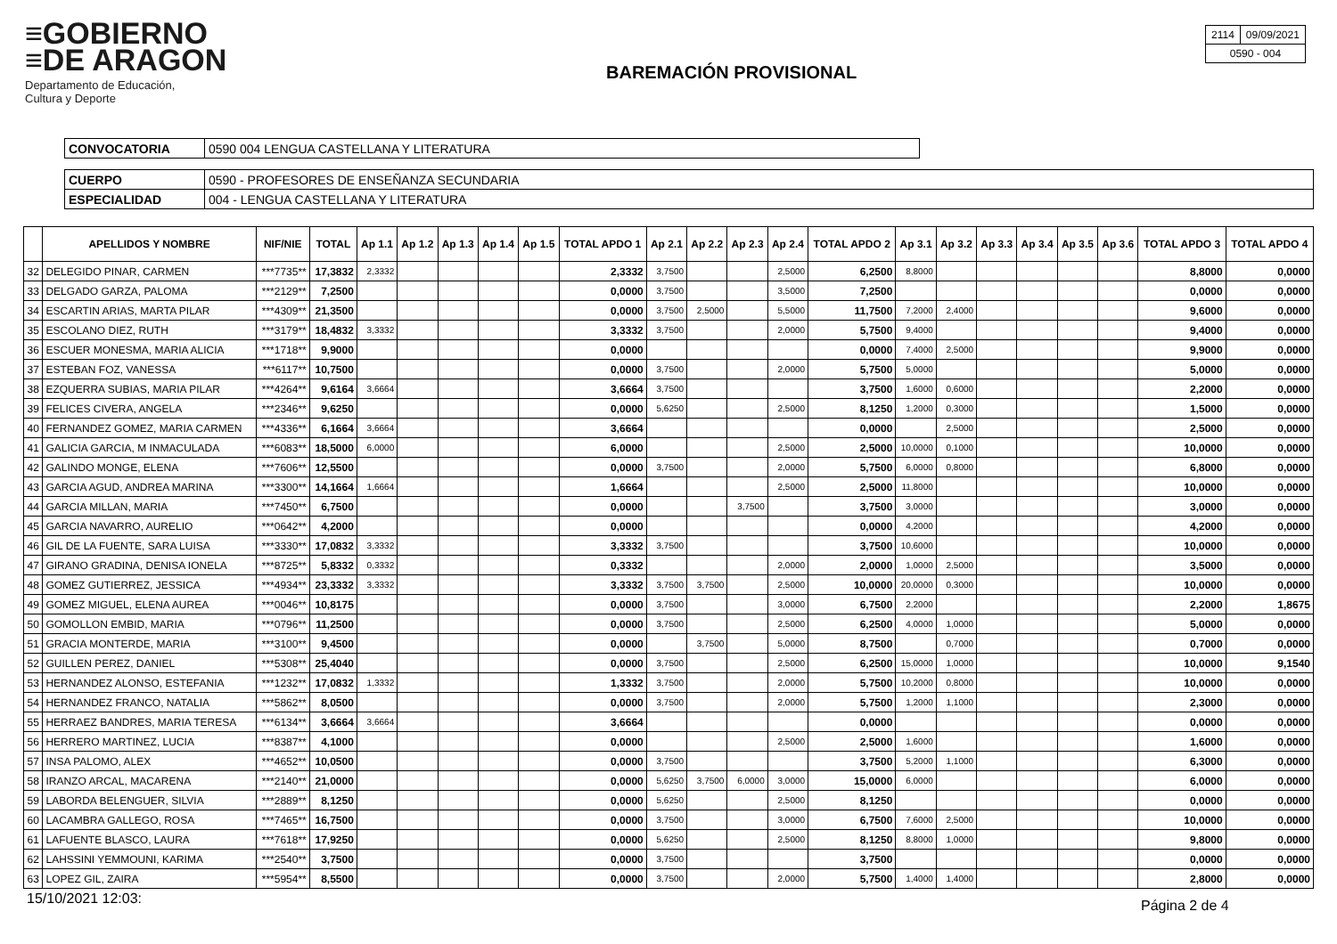≡GOBIERNO
≡DE ARAGON
Departamento de Educación,
Cultura y Deporte
BAREMACIÓN PROVISIONAL
| 2114 | 09/09/2021 |
| 0590 - 004 | |
| CONVOCATORIA | 0590 004 LENGUA CASTELLANA Y LITERATURA |
| CUERPO | 0590 - PROFESORES DE ENSEÑANZA SECUNDARIA |
| ESPECIALIDAD | 004 - LENGUA CASTELLANA Y LITERATURA |
| | APELLIDOS Y NOMBRE | NIF/NIE | TOTAL | Ap 1.1 | Ap 1.2 | Ap 1.3 | Ap 1.4 | Ap 1.5 | TOTAL APDO 1 | Ap 2.1 | Ap 2.2 | Ap 2.3 | Ap 2.4 | TOTAL APDO 2 | Ap 3.1 | Ap 3.2 | Ap 3.3 | Ap 3.4 | Ap 3.5 | Ap 3.6 | TOTAL APDO 3 | TOTAL APDO 4 |
| --- | --- | --- | --- | --- | --- | --- | --- | --- | --- | --- | --- | --- | --- | --- | --- | --- | --- | --- | --- | --- | --- | --- |
| 32 | DELEGIDO PINAR, CARMEN | ***7735** | 17,3832 | 2,3332 | | | | | 2,3332 | 3,7500 | | | 2,5000 | 6,2500 | 8,8000 | | | | | | 8,8000 | 0,0000 |
| 33 | DELGADO GARZA, PALOMA | ***2129** | 7,2500 | | | | | | 0,0000 | 3,7500 | | | 3,5000 | 7,2500 | | | | | | | 0,0000 | 0,0000 |
| 34 | ESCARTIN ARIAS, MARTA PILAR | ***4309** | 21,3500 | | | | | | 0,0000 | 3,7500 | 2,5000 | | 5,5000 | 11,7500 | 7,2000 | 2,4000 | | | | | 9,6000 | 0,0000 |
| 35 | ESCOLANO DIEZ, RUTH | ***3179** | 18,4832 | 3,3332 | | | | | 3,3332 | 3,7500 | | | 2,0000 | 5,7500 | 9,4000 | | | | | | 9,4000 | 0,0000 |
| 36 | ESCUER MONESMA, MARIA ALICIA | ***1718** | 9,9000 | | | | | | 0,0000 | | | | | 0,0000 | 7,4000 | 2,5000 | | | | | 9,9000 | 0,0000 |
| 37 | ESTEBAN FOZ, VANESSA | ***6117** | 10,7500 | | | | | | 0,0000 | 3,7500 | | | 2,0000 | 5,7500 | 5,0000 | | | | | | 5,0000 | 0,0000 |
| 38 | EZQUERRA SUBIAS, MARIA PILAR | ***4264** | 9,6164 | 3,6664 | | | | | 3,6664 | 3,7500 | | | | 3,7500 | 1,6000 | 0,6000 | | | | | 2,2000 | 0,0000 |
| 39 | FELICES CIVERA, ANGELA | ***2346** | 9,6250 | | | | | | 0,0000 | 5,6250 | | | 2,5000 | 8,1250 | 1,2000 | 0,3000 | | | | | 1,5000 | 0,0000 |
| 40 | FERNANDEZ GOMEZ, MARIA CARMEN | ***4336** | 6,1664 | 3,6664 | | | | | 3,6664 | | | | | 0,0000 | | 2,5000 | | | | | 2,5000 | 0,0000 |
| 41 | GALICIA GARCIA, M INMACULADA | ***6083** | 18,5000 | 6,0000 | | | | | 6,0000 | | | | 2,5000 | 2,5000 | 10,0000 | 0,1000 | | | | | 10,0000 | 0,0000 |
| 42 | GALINDO MONGE, ELENA | ***7606** | 12,5500 | | | | | | 0,0000 | 3,7500 | | | 2,0000 | 5,7500 | 6,0000 | 0,8000 | | | | | 6,8000 | 0,0000 |
| 43 | GARCIA AGUD, ANDREA MARINA | ***3300** | 14,1664 | 1,6664 | | | | | 1,6664 | | | | 2,5000 | 2,5000 | 11,8000 | | | | | | 10,0000 | 0,0000 |
| 44 | GARCIA MILLAN, MARIA | ***7450** | 6,7500 | | | | | | 0,0000 | | | 3,7500 | | 3,7500 | 3,0000 | | | | | | 3,0000 | 0,0000 |
| 45 | GARCIA NAVARRO, AURELIO | ***0642** | 4,2000 | | | | | | 0,0000 | | | | | 0,0000 | 4,2000 | | | | | | 4,2000 | 0,0000 |
| 46 | GIL DE LA FUENTE, SARA LUISA | ***3330** | 17,0832 | 3,3332 | | | | | 3,3332 | 3,7500 | | | | 3,7500 | 10,6000 | | | | | | 10,0000 | 0,0000 |
| 47 | GIRANO GRADINA, DENISA IONELA | ***8725** | 5,8332 | 0,3332 | | | | | 0,3332 | | | | 2,0000 | 2,0000 | 1,0000 | 2,5000 | | | | | 3,5000 | 0,0000 |
| 48 | GOMEZ GUTIERREZ, JESSICA | ***4934** | 23,3332 | 3,3332 | | | | | 3,3332 | 3,7500 | 3,7500 | | 2,5000 | 10,0000 | 20,0000 | 0,3000 | | | | | 10,0000 | 0,0000 |
| 49 | GOMEZ MIGUEL, ELENA AUREA | ***0046** | 10,8175 | | | | | | 0,0000 | 3,7500 | | | 3,0000 | 6,7500 | 2,2000 | | | | | | 2,2000 | 1,8675 |
| 50 | GOMOLLON EMBID, MARIA | ***0796** | 11,2500 | | | | | | 0,0000 | 3,7500 | | | 2,5000 | 6,2500 | 4,0000 | 1,0000 | | | | | 5,0000 | 0,0000 |
| 51 | GRACIA MONTERDE, MARIA | ***3100** | 9,4500 | | | | | | 0,0000 | | 3,7500 | | 5,0000 | 8,7500 | | 0,7000 | | | | | 0,7000 | 0,0000 |
| 52 | GUILLEN PEREZ, DANIEL | ***5308** | 25,4040 | | | | | | 0,0000 | 3,7500 | | | 2,5000 | 6,2500 | 15,0000 | 1,0000 | | | | | 10,0000 | 9,1540 |
| 53 | HERNANDEZ ALONSO, ESTEFANIA | ***1232** | 17,0832 | 1,3332 | | | | | 1,3332 | 3,7500 | | | 2,0000 | 5,7500 | 10,2000 | 0,8000 | | | | | 10,0000 | 0,0000 |
| 54 | HERNANDEZ FRANCO, NATALIA | ***5862** | 8,0500 | | | | | | 0,0000 | 3,7500 | | | 2,0000 | 5,7500 | 1,2000 | 1,1000 | | | | | 2,3000 | 0,0000 |
| 55 | HERRAEZ BANDRES, MARIA TERESA | ***6134** | 3,6664 | 3,6664 | | | | | 3,6664 | | | | | 0,0000 | | | | | | | 0,0000 | 0,0000 |
| 56 | HERRERO MARTINEZ, LUCIA | ***8387** | 4,1000 | | | | | | 0,0000 | | | | 2,5000 | 2,5000 | 1,6000 | | | | | | 1,6000 | 0,0000 |
| 57 | INSA PALOMO, ALEX | ***4652** | 10,0500 | | | | | | 0,0000 | 3,7500 | | | | 3,7500 | 5,2000 | 1,1000 | | | | | 6,3000 | 0,0000 |
| 58 | IRANZO ARCAL, MACARENA | ***2140** | 21,0000 | | | | | | 0,0000 | 5,6250 | 3,7500 | 6,0000 | 3,0000 | 15,0000 | 6,0000 | | | | | | 6,0000 | 0,0000 |
| 59 | LABORDA BELENGUER, SILVIA | ***2889** | 8,1250 | | | | | | 0,0000 | 5,6250 | | | 2,5000 | 8,1250 | | | | | | | 0,0000 | 0,0000 |
| 60 | LACAMBRA GALLEGO, ROSA | ***7465** | 16,7500 | | | | | | 0,0000 | 3,7500 | | | 3,0000 | 6,7500 | 7,6000 | 2,5000 | | | | | 10,0000 | 0,0000 |
| 61 | LAFUENTE BLASCO, LAURA | ***7618** | 17,9250 | | | | | | 0,0000 | 5,6250 | | | 2,5000 | 8,1250 | 8,8000 | 1,0000 | | | | | 9,8000 | 0,0000 |
| 62 | LAHSSINI YEMMOUNI, KARIMA | ***2540** | 3,7500 | | | | | | 0,0000 | 3,7500 | | | | 3,7500 | | | | | | | 0,0000 | 0,0000 |
| 63 | LOPEZ GIL, ZAIRA | ***5954** | 8,5500 | | | | | | 0,0000 | 3,7500 | | | 2,0000 | 5,7500 | 1,4000 | 1,4000 | | | | | 2,8000 | 0,0000 |
15/10/2021 12:03: Página 2 de 4